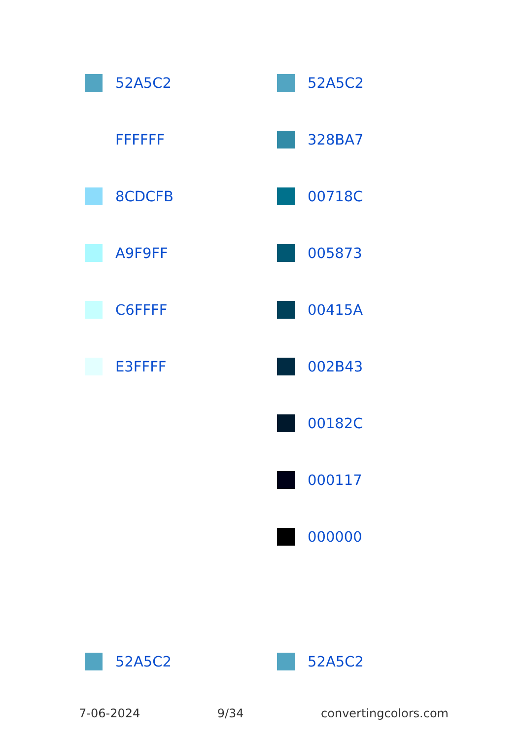52A5C2
FFFFFF
8CDCFB
A9F9FF
C6FFFF
E3FFFF
52A5C2
328BA7
00718C
005873
00415A
002B43
00182C
000117
000000
52A5C2 52A5C2
7-06-2024 9/34 convertingcolors.com